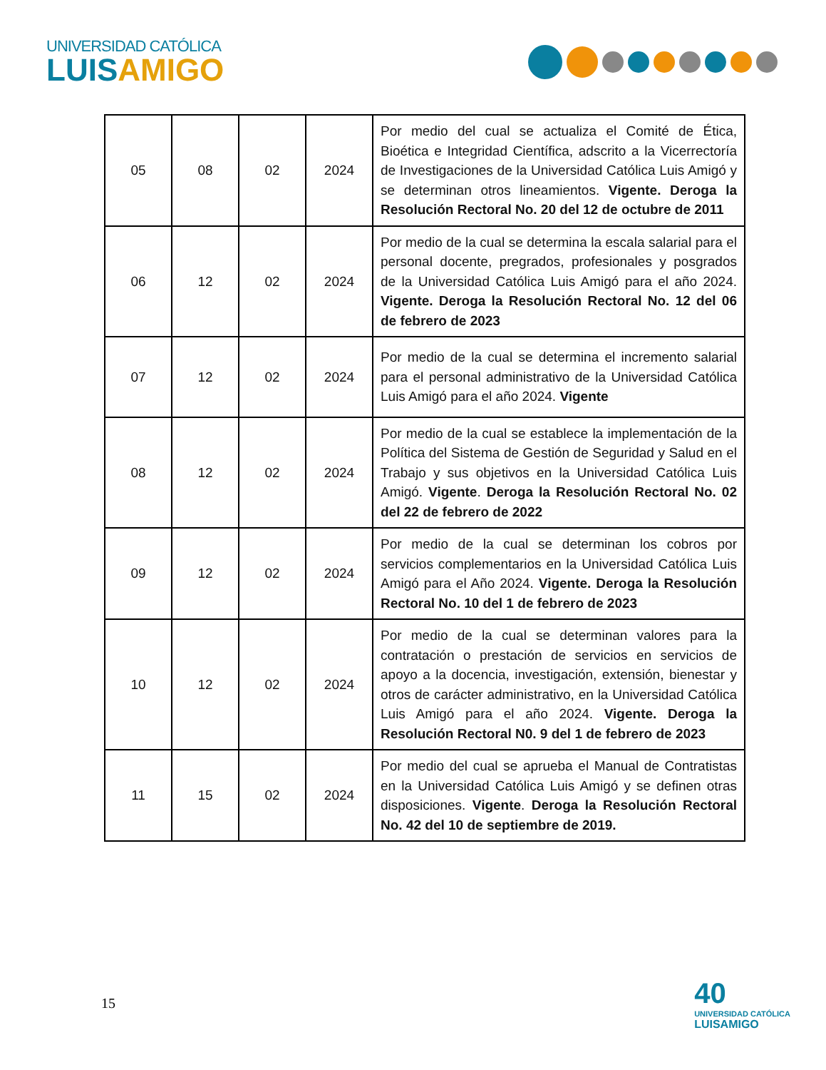UNIVERSIDAD CATÓLICA
LUISAMIGO
| 05 | 08 | 02 | 2024 | Por medio del cual se actualiza el Comité de Ética, Bioética e Integridad Científica, adscrito a la Vicerrectoría de Investigaciones de la Universidad Católica Luis Amigó y se determinan otros lineamientos. Vigente. Deroga la Resolución Rectoral No. 20 del 12 de octubre de 2011 |
| 06 | 12 | 02 | 2024 | Por medio de la cual se determina la escala salarial para el personal docente, pregrados, profesionales y posgrados de la Universidad Católica Luis Amigó para el año 2024. Vigente. Deroga la Resolución Rectoral No. 12 del 06 de febrero de 2023 |
| 07 | 12 | 02 | 2024 | Por medio de la cual se determina el incremento salarial para el personal administrativo de la Universidad Católica Luis Amigó para el año 2024. Vigente |
| 08 | 12 | 02 | 2024 | Por medio de la cual se establece la implementación de la Política del Sistema de Gestión de Seguridad y Salud en el Trabajo y sus objetivos en la Universidad Católica Luis Amigó. Vigente . Deroga la Resolución Rectoral No. 02 del 22 de febrero de 2022 |
| 09 | 12 | 02 | 2024 | Por medio de la cual se determinan los cobros por servicios complementarios en la Universidad Católica Luis Amigó para el Año 2024. Vigente. Deroga la Resolución Rectoral No. 10 del 1 de febrero de 2023 |
| 10 | 12 | 02 | 2024 | Por medio de la cual se determinan valores para la contratación o prestación de servicios en servicios de apoyo a la docencia, investigación, extensión, bienestar y otros de carácter administrativo, en la Universidad Católica Luis Amigó para el año 2024. Vigente. Deroga la Resolución Rectoral N0. 9 del 1 de febrero de 2023 |
| 11 | 15 | 02 | 2024 | Por medio del cual se aprueba el Manual de Contratistas en la Universidad Católica Luis Amigó y se definen otras disposiciones. Vigente . Deroga la Resolución Rectoral No. 42 del 10 de septiembre de 2019. |
15
40
UNIVERSIDAD CATÓLICA
LUISAMIGO